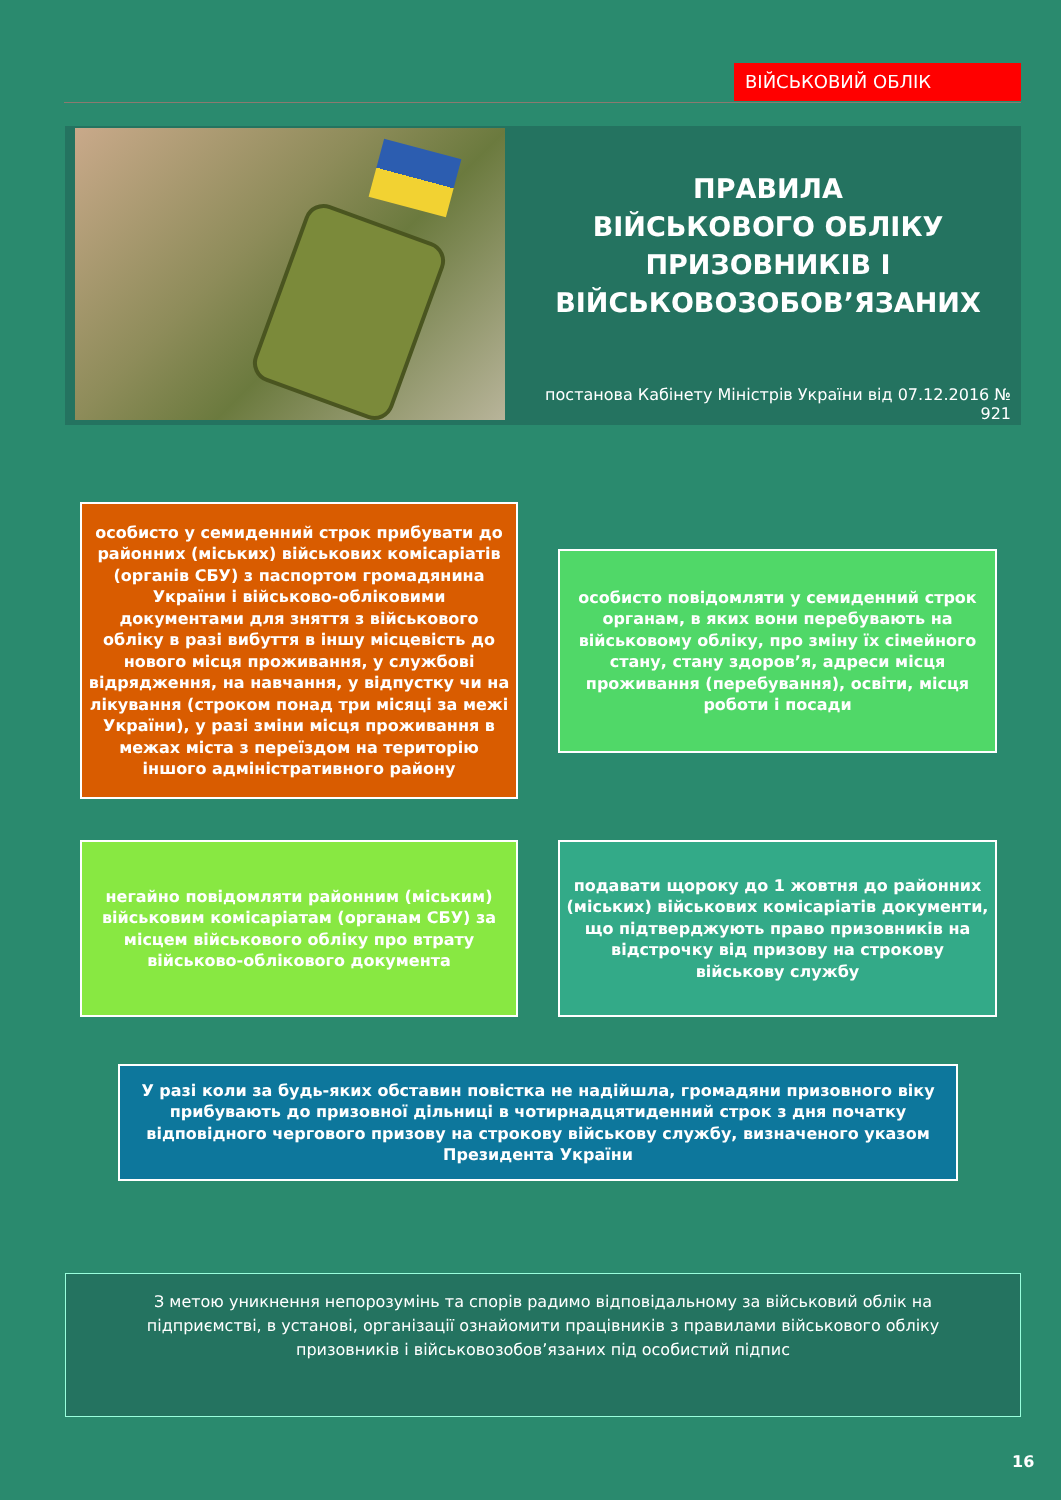ВІЙСЬКОВИЙ ОБЛІК
ПРАВИЛА
ВІЙСЬКОВОГО ОБЛІКУ
ПРИЗОВНИКІВ І
ВІЙСЬКОВОЗОБОВ’ЯЗАНИХ
постанова Кабінету Міністрів України від 07.12.2016 № 921
особисто у семиденний строк прибувати до районних (міських) військових комісаріатів (органів СБУ) з паспортом громадянина України і військово-обліковими документами для зняття з військового обліку в разі вибуття в іншу місцевість до нового місця проживання, у службові відрядження, на навчання, у відпустку чи на лікування (строком понад три місяці за межі України), у разі зміни місця проживання в межах міста з переїздом на територію іншого адміністративного району
особисто повідомляти у семиденний строк органам, в яких вони перебувають на військовому обліку, про зміну їх сімейного стану, стану здоров’я, адреси місця проживання (перебування), освіти, місця роботи і посади
негайно повідомляти районним (міським) військовим комісаріатам (органам СБУ) за місцем військового обліку про втрату військово-облікового документа
подавати щороку до 1 жовтня до районних (міських) військових комісаріатів документи, що підтверджують право призовників на відстрочку від призову на строкову військову службу
У разі коли за будь-яких обставин повістка не надійшла, громадяни призовного віку прибувають до призовної дільниці в чотирнадцятиденний строк з дня початку відповідного чергового призову на строкову військову службу, визначеного указом Президента України
З метою уникнення непорозумінь та спорів радимо відповідальному за військовий облік на підприємстві, в установі, організації ознайомити працівників з правилами військового обліку призовників і військовозобов’язаних під особистий підпис
16